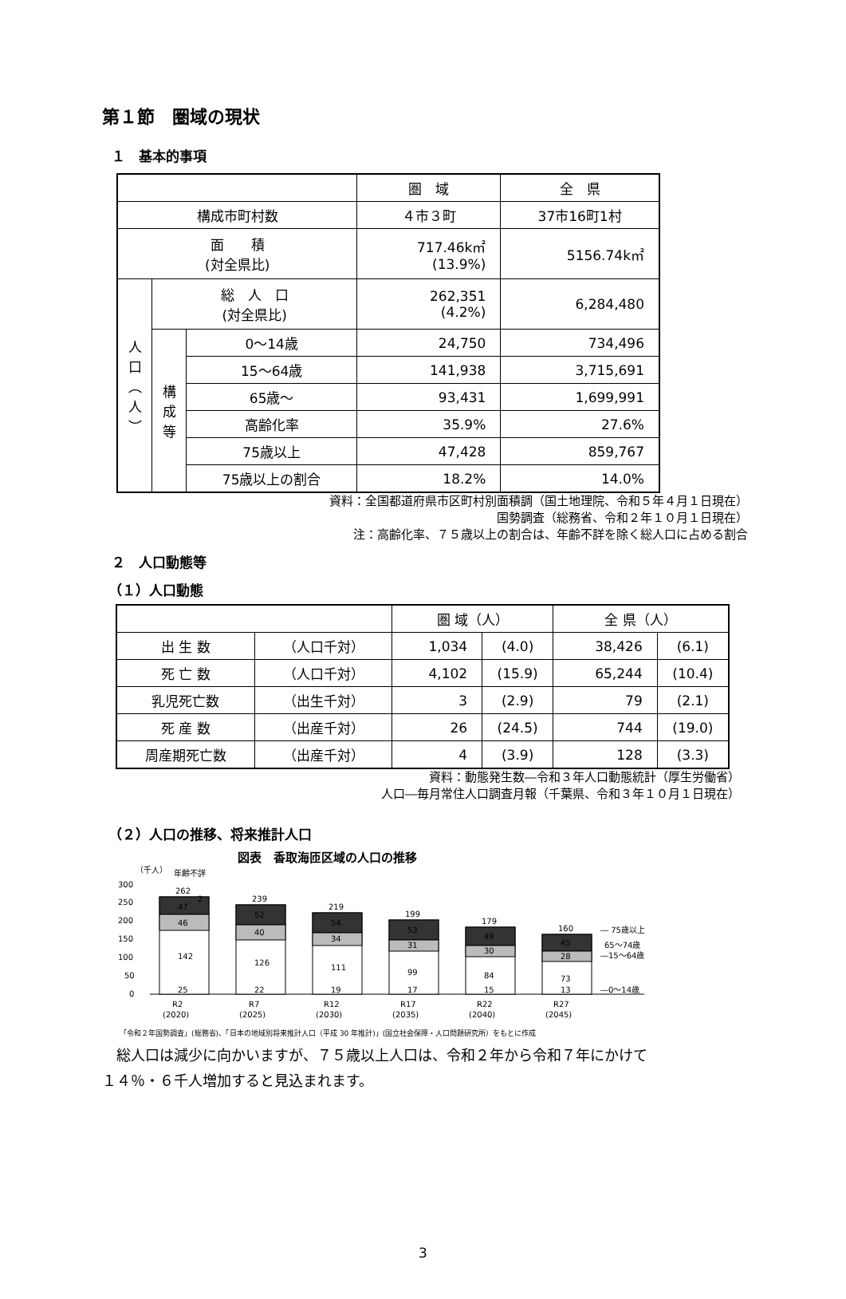第１節　圏域の現状
１　基本的事項
| | | | 圏 域 | 全 県 |
| 構成市町村数 | | | ４市３町 | 37市16町1村 |
| 面 積 (対全県比) | | | 717.46k㎡ (13.9%) | 5156.74k㎡ |
| 人 口 ︵ 人 ︶ | 総 人 口 (対全県比) | | 262,351 (4.2%) | 6,284,480 |
| | 構 成 等 | 0～14歳 | 24,750 | 734,496 |
| | | 15～64歳 | 141,938 | 3,715,691 |
| | | 65歳～ | 93,431 | 1,699,991 |
| | | 高齢化率 | 35.9% | 27.6% |
| | | 75歳以上 | 47,428 | 859,767 |
| | | 75歳以上の割合 | 18.2% | 14.0% |
資料：全国都道府県市区町村別面積調（国土地理院、令和５年４月１日現在）
国勢調査（総務省、令和２年１０月１日現在）
注：高齢化率、７５歳以上の割合は、年齢不詳を除く総人口に占める割合
２　人口動態等
（１）人口動態
| | | 圏 域（人） | | 全 県（人） | |
| 出 生 数 | （人口千対） | 1,034 | (4.0) | 38,426 | (6.1) |
| 死 亡 数 | （人口千対） | 4,102 | (15.9) | 65,244 | (10.4) |
| 乳児死亡数 | （出生千対） | 3 | (2.9) | 79 | (2.1) |
| 死 産 数 | （出産千対） | 26 | (24.5) | 744 | (19.0) |
| 周産期死亡数 | （出産千対） | 4 | (3.9) | 128 | (3.3) |
資料：動態発生数―令和３年人口動態統計（厚生労働省）
人口―毎月常住人口調査月報（千葉県、令和３年１０月１日現在）
（２）人口の推移、将来推計人口
図表　香取海匝区域の人口の推移
（千人）
年齢不詳
300
250
200
150
100
50
0
262
239
219
199
179
160
2
47
46
142
25
52
40
126
22
54
34
111
19
53
31
99
17
49
30
84
15
45
28
73
13
― 75歳以上
65～74歳
―15～64歳
―0～14歳
R2
R7
R12
R17
R22
R27
(2020)
(2025)
(2030)
(2035)
(2040)
(2045)
「令和２年国勢調査」(総務省)、「日本の地域別将来推計人口（平成 30 年推計)」(国立社会保障・人口問題研究所）をもとに作成
　総人口は減少に向かいますが、７５歳以上人口は、令和２年から令和７年にかけて
１４％・６千人増加すると見込まれます。
3